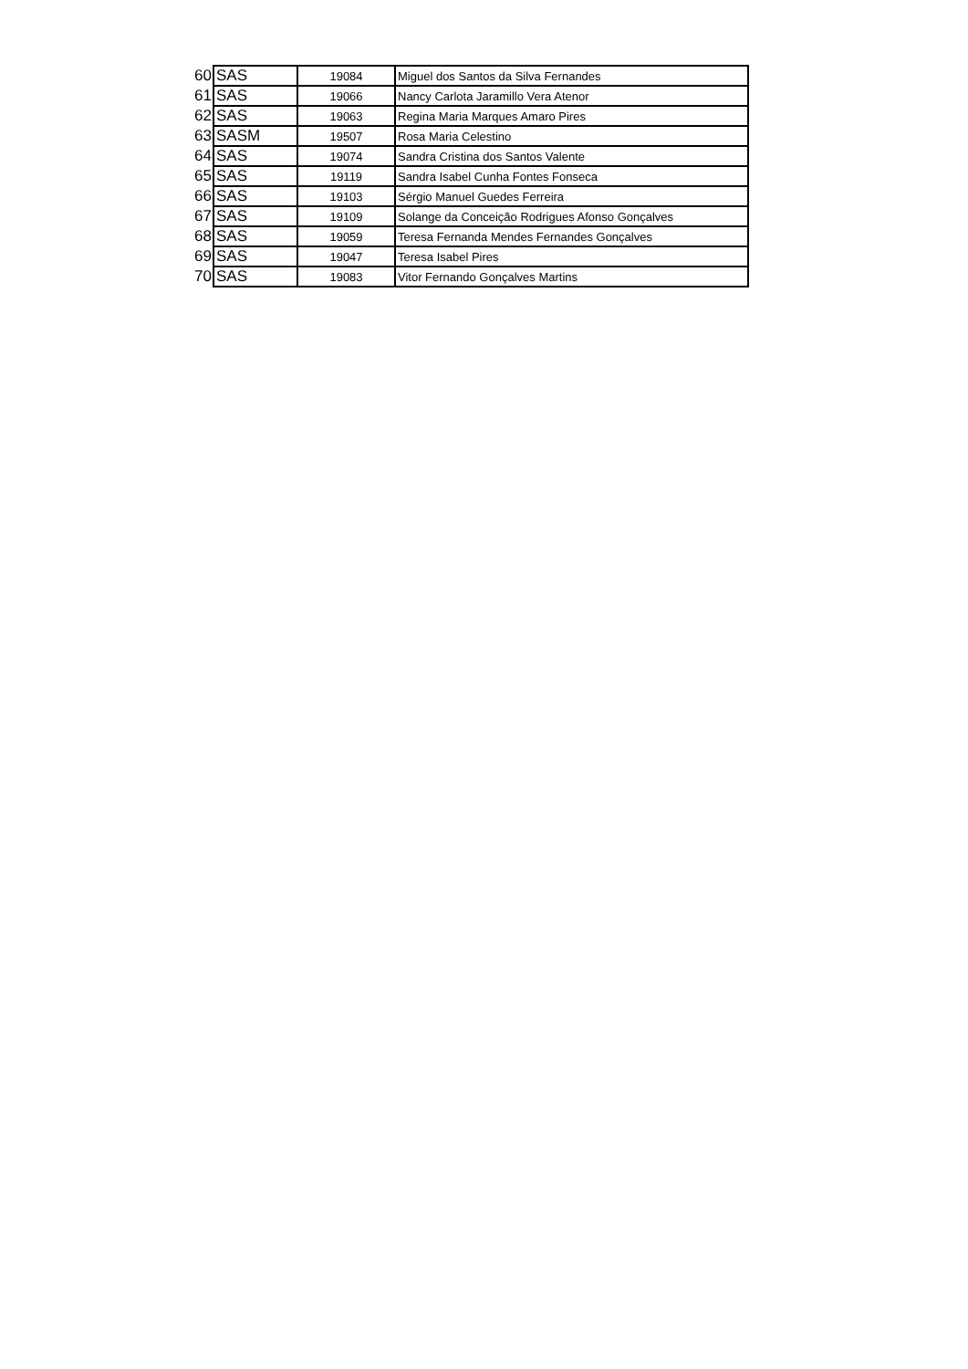| 60 | SAS | 19084 | Miguel dos Santos da Silva Fernandes |
| 61 | SAS | 19066 | Nancy Carlota Jaramillo Vera Atenor |
| 62 | SAS | 19063 | Regina Maria Marques Amaro Pires |
| 63 | SASM | 19507 | Rosa Maria Celestino |
| 64 | SAS | 19074 | Sandra Cristina dos Santos Valente |
| 65 | SAS | 19119 | Sandra Isabel Cunha Fontes Fonseca |
| 66 | SAS | 19103 | Sérgio Manuel Guedes Ferreira |
| 67 | SAS | 19109 | Solange da Conceição Rodrigues Afonso Gonçalves |
| 68 | SAS | 19059 | Teresa Fernanda Mendes Fernandes Gonçalves |
| 69 | SAS | 19047 | Teresa Isabel Pires |
| 70 | SAS | 19083 | Vitor Fernando Gonçalves Martins |